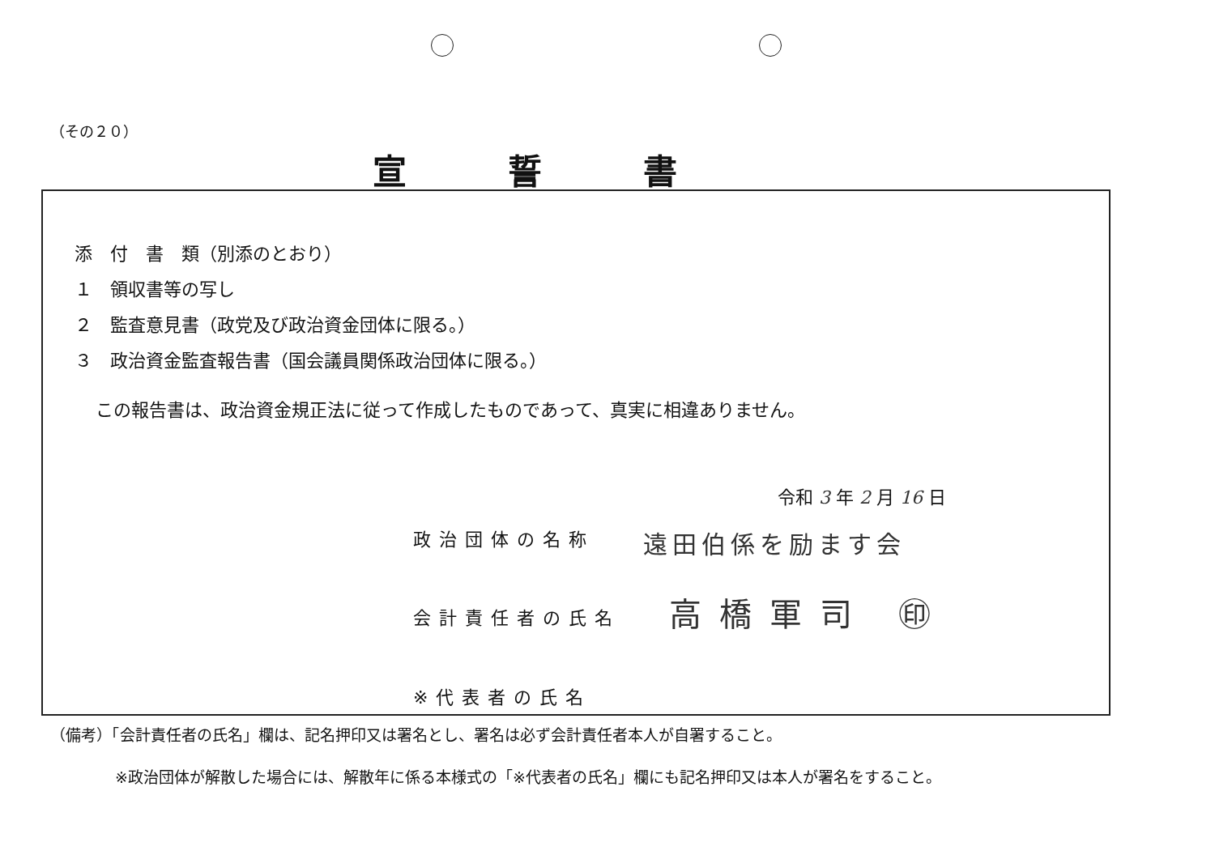（その２０）
宣誓書
添　付　書　類（別添のとおり）
１　領収書等の写し
２　監査意見書（政党及び政治資金団体に限る。）
３　政治資金監査報告書（国会議員関係政治団体に限る。）
この報告書は、政治資金規正法に従って作成したものであって、真実に相違ありません。
令和 3 年 2 月 16 日
政治団体の名称 遠田伯係を励ます会
会計責任者の氏名 高橋軍司 ㊞
※代表者の氏名
（備考）「会計責任者の氏名」欄は、記名押印又は署名とし、署名は必ず会計責任者本人が自署すること。
※政治団体が解散した場合には、解散年に係る本様式の「※代表者の氏名」欄にも記名押印又は本人が署名をすること。